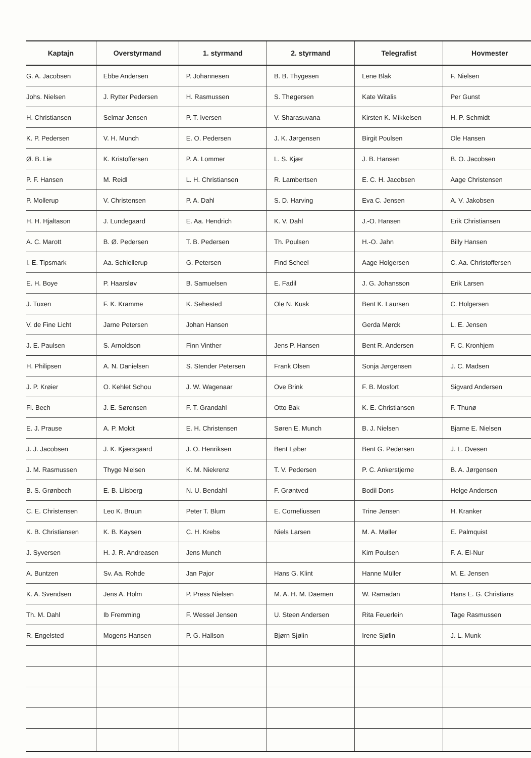| Kaptajn | Overstyrmand | 1. styrmand | 2. styrmand | Telegrafist | Hovmester |
| --- | --- | --- | --- | --- | --- |
| G. A. Jacobsen | Ebbe Andersen | P. Johannesen | B. B. Thygesen | Lene Blak | F. Nielsen |
| Johs. Nielsen | J. Rytter Pedersen | H. Rasmussen | S. Thøgersen | Kate Witalis | Per Gunst |
| H. Christiansen | Selmar Jensen | P. T. Iversen | V. Sharasuvana | Kirsten K. Mikkelsen | H. P. Schmidt |
| K. P. Pedersen | V. H. Munch | E. O. Pedersen | J. K. Jørgensen | Birgit Poulsen | Ole Hansen |
| Ø. B. Lie | K. Kristoffersen | P. A. Lommer | L. S. Kjær | J. B. Hansen | B. O. Jacobsen |
| P. F. Hansen | M. Reidl | L. H. Christiansen | R. Lambertsen | E. C. H. Jacobsen | Aage Christensen |
| P. Mollerup | V. Christensen | P. A. Dahl | S. D. Harving | Eva C. Jensen | A. V. Jakobsen |
| H. H. Hjaltason | J. Lundegaard | E. Aa. Hendrich | K. V. Dahl | J.-O. Hansen | Erik Christiansen |
| A. C. Marott | B. Ø. Pedersen | T. B. Pedersen | Th. Poulsen | H.-O. Jahn | Billy Hansen |
| I. E. Tipsmark | Aa. Schiellerup | G. Petersen | Find Scheel | Aage Holgersen | C. Aa. Christoffersen |
| E. H. Boye | P. Haarsløv | B. Samuelsen | E. Fadil | J. G. Johansson | Erik Larsen |
| J. Tuxen | F. K. Kramme | K. Sehested | Ole N. Kusk | Bent K. Laursen | C. Holgersen |
| V. de Fine Licht | Jarne Petersen | Johan Hansen | | Gerda Mørck | L. E. Jensen |
| J. E. Paulsen | S. Arnoldson | Finn Vinther | Jens P. Hansen | Bent R. Andersen | F. C. Kronhjem |
| H. Philipsen | A. N. Danielsen | S. Stender Petersen | Frank Olsen | Sonja Jørgensen | J. C. Madsen |
| J. P. Krøier | O. Kehlet Schou | J. W. Wagenaar | Ove Brink | F. B. Mosfort | Sigvard Andersen |
| Fl. Bech | J. E. Sørensen | F. T. Grandahl | Otto Bak | K. E. Christiansen | F. Thunø |
| E. J. Prause | A. P. Moldt | E. H. Christensen | Søren E. Munch | B. J. Nielsen | Bjarne E. Nielsen |
| J. J. Jacobsen | J. K. Kjærsgaard | J. O. Henriksen | Bent Løber | Bent G. Pedersen | J. L. Ovesen |
| J. M. Rasmussen | Thyge Nielsen | K. M. Niekrenz | T. V. Pedersen | P. C. Ankerstjerne | B. A. Jørgensen |
| B. S. Grønbech | E. B. Liisberg | N. U. Bendahl | F. Grøntved | Bodil Dons | Helge Andersen |
| C. E. Christensen | Leo K. Bruun | Peter T. Blum | E. Corneliussen | Trine Jensen | H. Kranker |
| K. B. Christiansen | K. B. Kaysen | C. H. Krebs | Niels Larsen | M. A. Møller | E. Palmquist |
| J. Syversen | H. J. R. Andreasen | Jens Munch | | Kim Poulsen | F. A. El-Nur |
| A. Buntzen | Sv. Aa. Rohde | Jan Pajor | Hans G. Klint | Hanne Müller | M. E. Jensen |
| K. A. Svendsen | Jens A. Holm | P. Press Nielsen | M. A. H. M. Daemen | W. Ramadan | Hans E. G. Christians |
| Th. M. Dahl | Ib Fremming | F. Wessel Jensen | U. Steen Andersen | Rita Feuerlein | Tage Rasmussen |
| R. Engelsted | Mogens Hansen | P. G. Hallson | Bjørn Sjølin | Irene Sjølin | J. L. Munk |